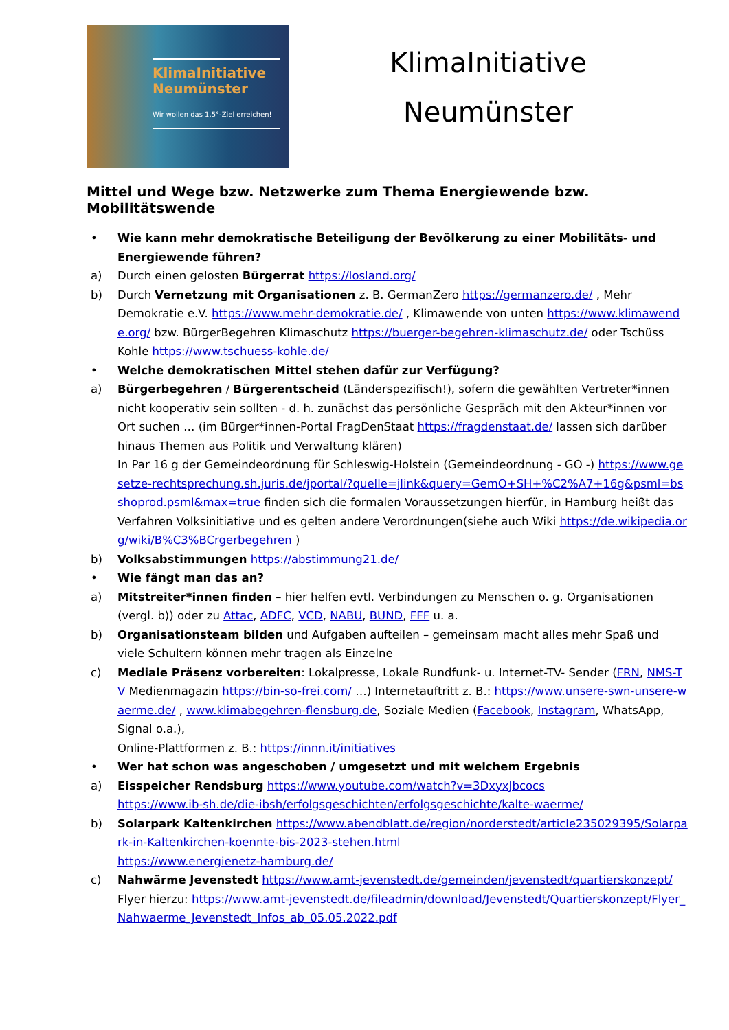KlimaInitiative
Neumünster
Wir wollen das 1,5°-Ziel erreichen!
KlimaInitiative
Neumünster
Mittel und Wege bzw. Netzwerke zum Thema Energiewende bzw. Mobilitätswende
• Wie kann mehr demokratische Beteiligung der Bevölkerung zu einer Mobilitäts- und Energiewende führen?
a) Durch einen gelosten Bürgerrat https://losland.org/
b) Durch Vernetzung mit Organisationen z. B. GermanZero https://germanzero.de/ , Mehr Demokratie e.V. https://www.mehr-demokratie.de/ , Klimawende von unten https://www.klimawende.org/ bzw. BürgerBegehren Klimaschutz https://buerger-begehren-klimaschutz.de/ oder Tschüss Kohle https://www.tschuess-kohle.de/
• Welche demokratischen Mittel stehen dafür zur Verfügung?
a) Bürgerbegehren / Bürgerentscheid (Länderspezifisch!), sofern die gewählten Vertreter*innen nicht kooperativ sein sollten - d. h. zunächst das persönliche Gespräch mit den Akteur*innen vor Ort suchen … (im Bürger*innen-Portal FragDenStaat https://fragdenstaat.de/ lassen sich darüber hinaus Themen aus Politik und Verwaltung klären)
In Par 16 g der Gemeindeordnung für Schleswig-Holstein (Gemeindeordnung - GO -) https://www.gesetze-rechtsprechung.sh.juris.de/jportal/?quelle=jlink&query=GemO+SH+%C2%A7+16g&psml=bsshoprod.psml&max=true finden sich die formalen Voraussetzungen hierfür, in Hamburg heißt das Verfahren Volksinitiative und es gelten andere Verordnungen(siehe auch Wiki https://de.wikipedia.org/wiki/B%C3%BCrgerbegehren )
b) Volksabstimmungen https://abstimmung21.de/
• Wie fängt man das an?
a) Mitstreiter*innen finden – hier helfen evtl. Verbindungen zu Menschen o. g. Organisationen (vergl. b)) oder zu Attac, ADFC, VCD, NABU, BUND, FFF u. a.
b) Organisationsteam bilden und Aufgaben aufteilen – gemeinsam macht alles mehr Spaß und viele Schultern können mehr tragen als Einzelne
c) Mediale Präsenz vorbereiten: Lokalpresse, Lokale Rundfunk- u. Internet-TV- Sender (FRN, NMS-TV Medienmagazin https://bin-so-frei.com/ …) Internetauftritt z. B.: https://www.unsere-swn-unsere-waerme.de/ , www.klimabegehren-flensburg.de, Soziale Medien (Facebook, Instagram, WhatsApp, Signal o.a.),
Online-Plattformen z. B.: https://innn.it/initiatives
• Wer hat schon was angeschoben / umgesetzt und mit welchem Ergebnis
a) Eisspeicher Rendsburg https://www.youtube.com/watch?v=3DxyxJbcocs
https://www.ib-sh.de/die-ibsh/erfolgsgeschichten/erfolgsgeschichte/kalte-waerme/
b) Solarpark Kaltenkirchen https://www.abendblatt.de/region/norderstedt/article235029395/Solarpark-in-Kaltenkirchen-koennte-bis-2023-stehen.html
https://www.energienetz-hamburg.de/
c) Nahwärme Jevenstedt https://www.amt-jevenstedt.de/gemeinden/jevenstedt/quartierskonzept/
Flyer hierzu: https://www.amt-jevenstedt.de/fileadmin/download/Jevenstedt/Quartierskonzept/Flyer_Nahwaerme_Jevenstedt_Infos_ab_05.05.2022.pdf